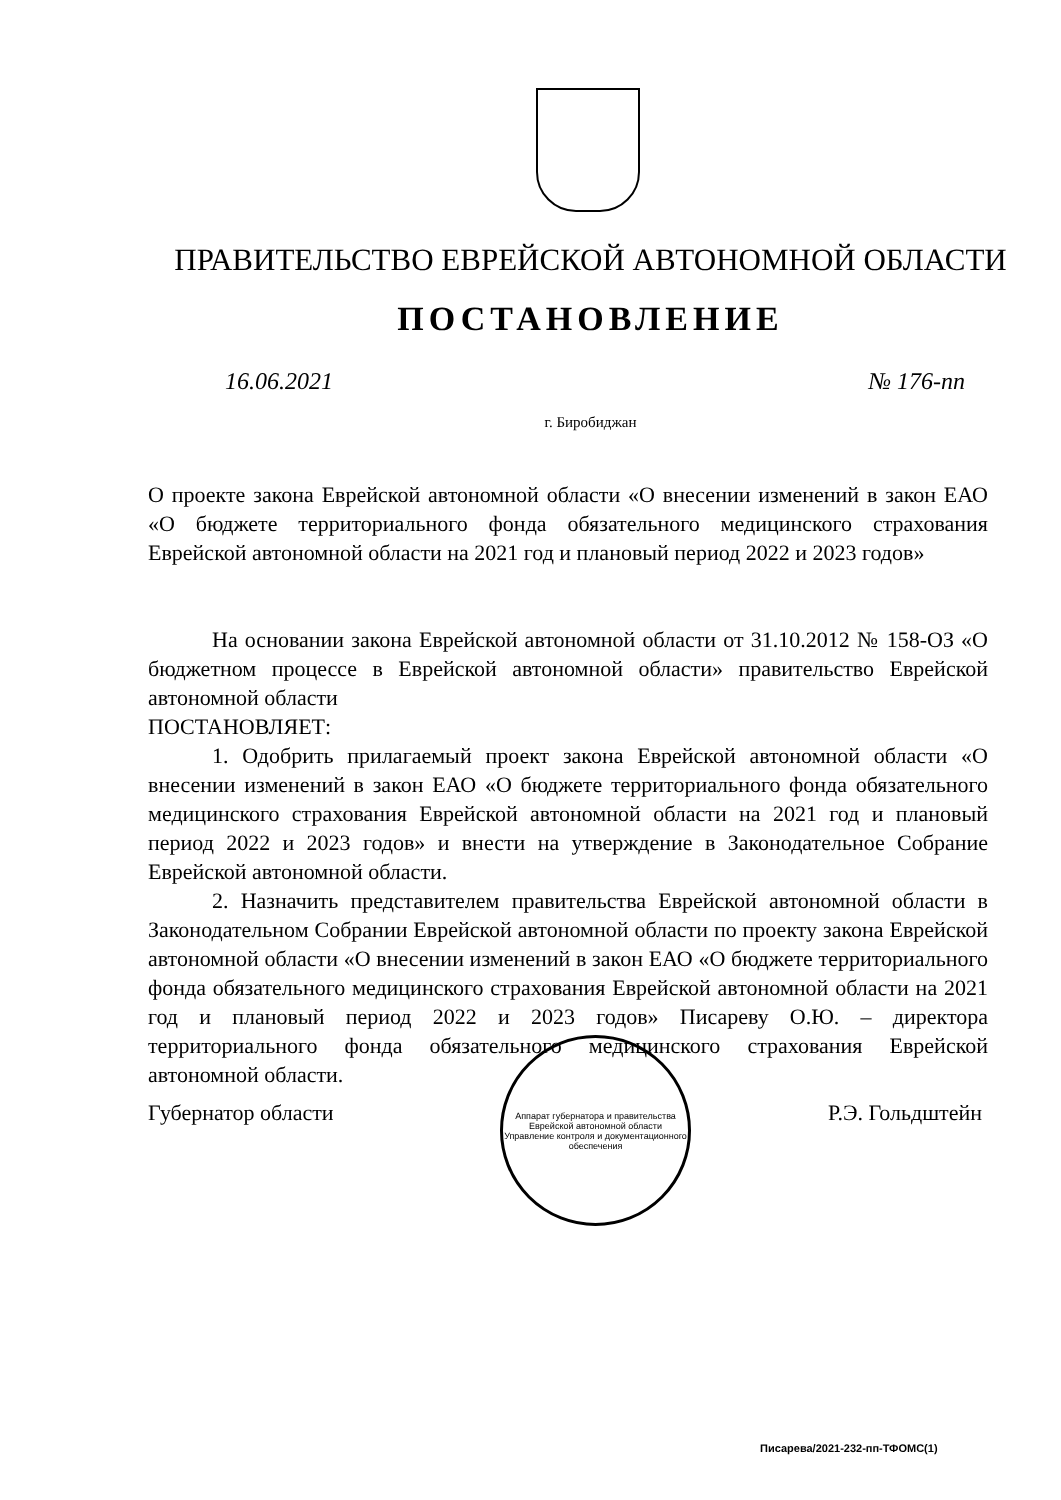ПРАВИТЕЛЬСТВО ЕВРЕЙСКОЙ АВТОНОМНОЙ ОБЛАСТИ
ПОСТАНОВЛЕНИЕ
16.06.2021 № 176-пп
г. Биробиджан
О проекте закона Еврейской автономной области «О внесении изменений в закон ЕАО «О бюджете территориального фонда обязательного медицинского страхования Еврейской автономной области на 2021 год и плановый период 2022 и 2023 годов»
На основании закона Еврейской автономной области от 31.10.2012 № 158-ОЗ «О бюджетном процессе в Еврейской автономной области» правительство Еврейской автономной области
ПОСТАНОВЛЯЕТ:
1. Одобрить прилагаемый проект закона Еврейской автономной области «О внесении изменений в закон ЕАО «О бюджете территориального фонда обязательного медицинского страхования Еврейской автономной области на 2021 год и плановый период 2022 и 2023 годов» и внести на утверждение в Законодательное Собрание Еврейской автономной области.
2. Назначить представителем правительства Еврейской автономной области в Законодательном Собрании Еврейской автономной области по проекту закона Еврейской автономной области «О внесении изменений в закон ЕАО «О бюджете территориального фонда обязательного медицинского страхования Еврейской автономной области на 2021 год и плановый период 2022 и 2023 годов» Писареву О.Ю. – директора территориального фонда обязательного медицинского страхования Еврейской автономной области.
Губернатор области Р.Э. Гольдштейн
Аппарат губернатора и правительства Еврейской автономной области
Управление контроля и документационного обеспечения
Писарева/2021-232-пп-ТФОМС(1)